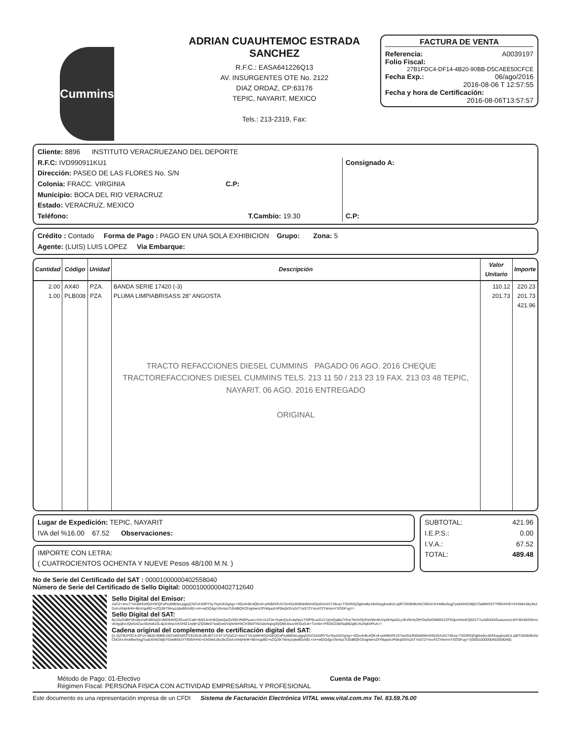Cummins
ADRIAN CUAUHTEMOC ESTRADA SANCHEZ
R.F.C.: EASA641226Q13
AV. INSURGENTES OTE No. 2122
DIAZ ORDAZ, CP:63176
TEPIC, NAYARIT, MEXICO
Tels.: 213-2319, Fax:
FACTURA DE VENTA
Referencia: A0039197
Folio Fiscal:
27B1FDC4-DF14-4B20-90BB-D5CAEE50CFCE
Fecha Exp.: 06/ago/2016
2016-08-06 T 12:57:55
Fecha y hora de Certificación:
2016-08-06T13:57:57
Cliente: 8896 INSTITUTO VERACRUEZANO DEL DEPORTE
R.F.C: IVD990911KU1
Dirección: PASEO DE LAS FLORES No. S/N
Colonia: FRACC. VIRGINIA C.P:
Municipio: BOCA DEL RIO VERACRUZ
Estado: VERACRUZ, MEXICO
Teléfono: T.Cambio: 19.30
Consignado A:
C.P:
Crédito : Contado Forma de Pago : PAGO EN UNA SOLA EXHIBICION Grupo: Zona: 5
Agente: (LUIS) LUIS LOPEZ Via Embarque:
| Cantidad | Código | Unidad | Descripción | Valor Unitario | Importe |
| --- | --- | --- | --- | --- | --- |
| 2.00 1.00 | AX40 PLB008 | PZA. PZA | BANDA SERIE 17420 (-3) PLUMA LIMPIABRISASS 28" ANGOSTA TRACTO REFACCIONES DIESEL CUMMINS PAGADO 06 AGO. 2016 CHEQUE TRACTOREFACCIONES DIESEL CUMMINS TELS. 213 11 50 / 213 23 19 FAX. 213 03 48 TEPIC, NAYARIT. 06 AGO. 2016 ENTREGADO ORIGINAL | 110.12 201.73 | 220.23 201.73 421.96 |
Lugar de Expedición: TEPIC, NAYARIT
IVA del %16.00 67.52 Observaciones:
IMPORTE CON LETRA:
( CUATROCIENTOS OCHENTA Y NUEVE Pesos 48/100 M.N. )
SUBTOTAL: 421.96
I.E.P.S.: 0.00
I.V.A.: 67.52
TOTAL: 489.48
No de Serie del Certificado del SAT : 00001000000402558040
Número de Serie del Certificado de Sello Digital: 00001000000402712640
Sello Digital del Emisor:
ZaCZ+/imcT7AUjWKWQ2rDEQCsPzyBtB3eLpjgq2jTeCIAX0RYSy7lrjul1KDgAg++0Qo4nBrolQKv6+pN0MXRJ37Amf2a3N6hb9WmG9yIGAv01T46oq+TSD/lhEjOgkhelky1B4SxpghzaN1Lsj9lT2W5b9bXtzCM2ArUHokBwSegjTya5XlrWZt8j5YOaMfdS3YTf59VHHD+EhGMAJ8y3lx2DshoXNijHtrM+BtnVqpBf2+eZQJ9r7NmyzzjtwBGAIB1+z4+wtDQdgcV5mtsz7lJ5d8lQhCEejj4wmZifYkbjasIUP0kq5r0Vs2sTYaS7ZYmoATZYkmnnYSOGFug==
Sello Digital del SAT:
Bz1SyOdBFWm8yX/aPdBSqQrUMD94EfQ3Gozl1CaM+B4f1ArXHKQwix5pQV69/UfN6PyueLnXXrJ1dT2e+KakvQx3cdqhby1TGfF9LsxG117gVeQqBa7YEer7leSVQvPaVMm8UVp5Kfspd2LyJKV9rHyOPrOsEb/OM0KE2ZFE0pm4hmEQ62VT7uA05GlIXGueuma1LWY/8Xd5GWcruvE4gq8oUQtzG4ZuoSbXwk16Ldp2oWqUcKSHlZ1Asfjl+jZQ58k4/7wqGwGVsjNrWHhCH3l64TW2x8cNqeg3QQt8UbszzW/QuGxk+TxnNA+P6Gf2ZAW5q8BZgBUXulXj8APlcA==
Cadena original del complemento de certificación digital del SAT:
||1.0|27B1FDC4-DF14-4B20-90BB-D5CAEE50CFCE|2016-08-06T13:57:57|ZaCZ+/imcT7AUjWKWQ2rDEQCsPzyBtB3eLpjgq2jTeCIAX0RYSy7lrjul1KDgAg++0Qo4nBrolQKv6+pN0MXRJ37Amf2a3N6hb9WmG9yIGAv01T46oq+TSD/lhEjOgkhelky1B4SxpghzaN1Lsj9lT2W5b9bXtzCM2ArUHokBwSegjTya5XlrWZt8j5YOaMfdS3YTf59VHHD+EhGMAJ8y3lx2DshoXNijHtrM+BtnVqpBf2+eZQJ9r7NmyzzjtwBGAIB1+z4+wtDQdgcV5mtsz7lJ5d8lQhCEejj4wmZifYkbjasIUP0kq5r0Vs2sTYaS7ZYmoATZYkmnnYSOGFug==|00001000000402558040||
Método de Pago: 01-Efectivo Cuenta de Pago:
Régimen Fiscal: PERSONA FISICA CON ACTIVIDAD EMPRESARIAL Y PROFESIONAL
Este documento es una representación impresa de un CFDI Sistema de Facturación Electrónica VITAL www.vital.com.mx Tel. 83.59.76.00